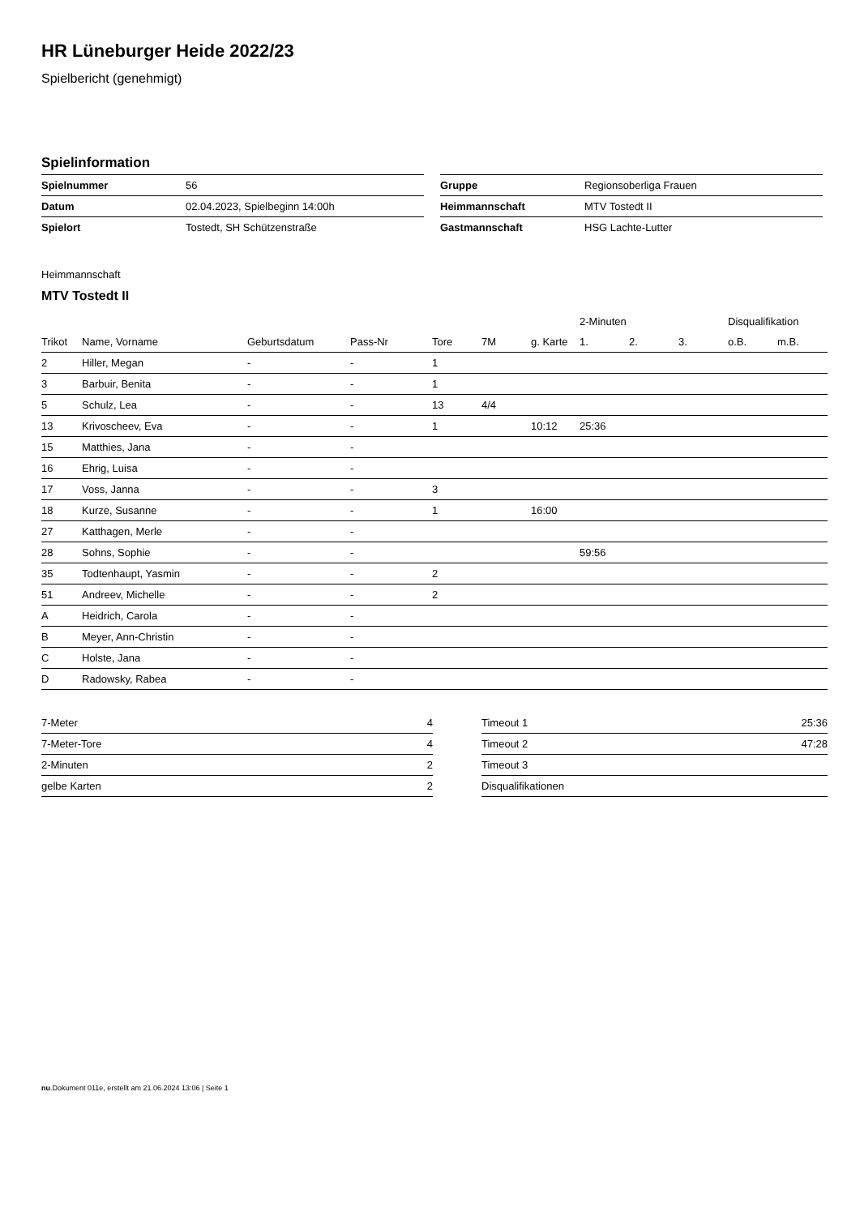HR Lüneburger Heide 2022/23
Spielbericht (genehmigt)
Spielinformation
| Spielnummer | 56 |
| Datum | 02.04.2023, Spielbeginn 14:00h |
| Spielort | Tostedt, SH Schützenstraße |
| Gruppe | Regionsoberliga Frauen |
| Heimmannschaft | MTV Tostedt II |
| Gastmannschaft | HSG Lachte-Lutter |
Heimmannschaft
MTV Tostedt II
| | | | | | | | 2-Minuten | | | Disqualifikation | |
| --- | --- | --- | --- | --- | --- | --- | --- | --- | --- | --- | --- |
| Trikot | Name, Vorname | Geburtsdatum | Pass-Nr | Tore | 7M | g. Karte | 1. | 2. | 3. | o.B. | m.B. |
| 2 | Hiller, Megan | - | - | 1 | | | | | | | |
| 3 | Barbuir, Benita | - | - | 1 | | | | | | | |
| 5 | Schulz, Lea | - | - | 13 | 4/4 | | | | | | |
| 13 | Krivoscheev, Eva | - | - | 1 | | 10:12 | 25:36 | | | | |
| 15 | Matthies, Jana | - | - | | | | | | | | |
| 16 | Ehrig, Luisa | - | - | | | | | | | | |
| 17 | Voss, Janna | - | - | 3 | | | | | | | |
| 18 | Kurze, Susanne | - | - | 1 | | 16:00 | | | | | |
| 27 | Katthagen, Merle | - | - | | | | | | | | |
| 28 | Sohns, Sophie | - | - | | | | 59:56 | | | | |
| 35 | Todtenhaupt, Yasmin | - | - | 2 | | | | | | | |
| 51 | Andreev, Michelle | - | - | 2 | | | | | | | |
| A | Heidrich, Carola | - | - | | | | | | | | |
| B | Meyer, Ann-Christin | - | - | | | | | | | | |
| C | Holste, Jana | - | - | | | | | | | | |
| D | Radowsky, Rabea | - | - | | | | | | | | |
| 7-Meter | 4 |
| 7-Meter-Tore | 4 |
| 2-Minuten | 2 |
| gelbe Karten | 2 |
| Timeout 1 | 25:36 |
| Timeout 2 | 47:28 |
| Timeout 3 | |
| Disqualifikationen | |
nu.Dokument 011e, erstellt am 21.06.2024 13:06 | Seite 1